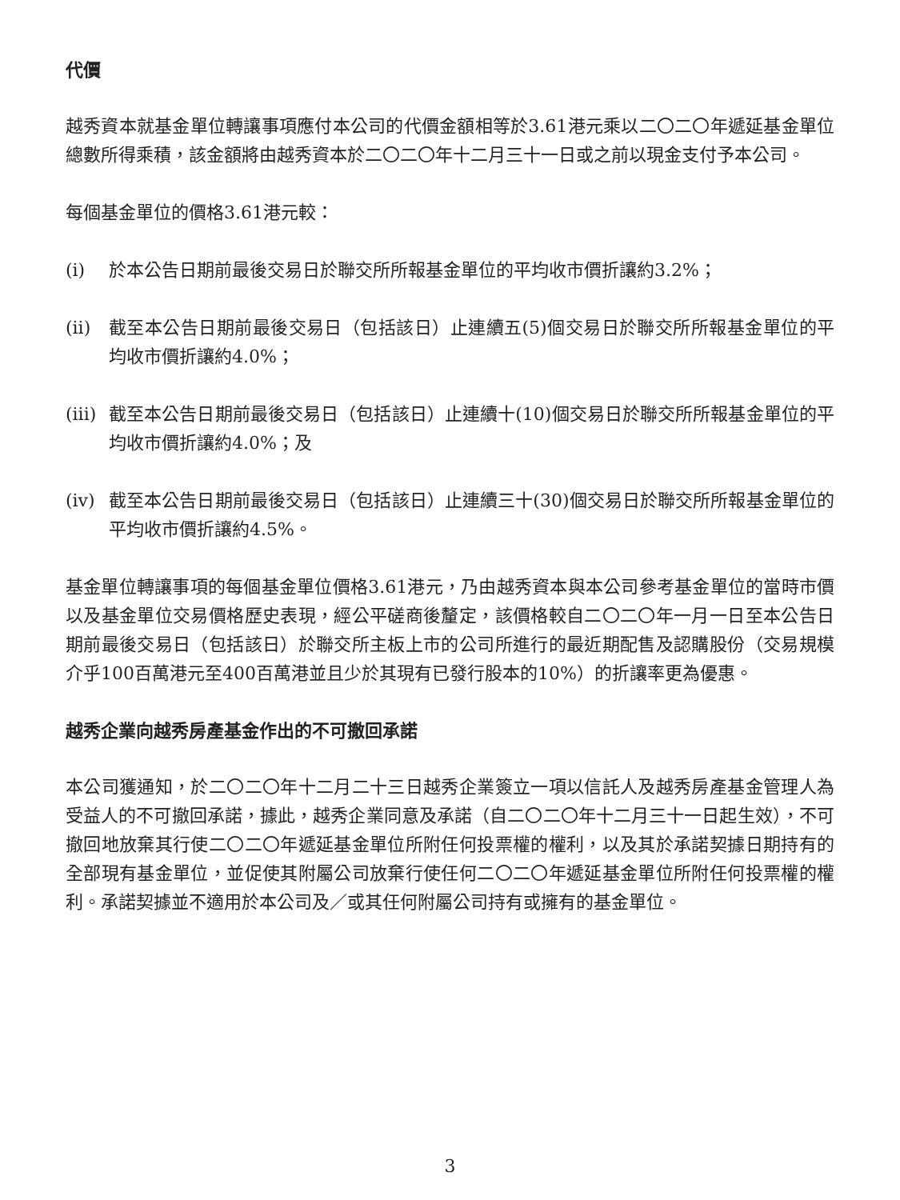代價
越秀資本就基金單位轉讓事項應付本公司的代價金額相等於3.61港元乘以二〇二〇年遞延基金單位總數所得乘積，該金額將由越秀資本於二〇二〇年十二月三十一日或之前以現金支付予本公司。
每個基金單位的價格3.61港元較：
(i) 於本公告日期前最後交易日於聯交所所報基金單位的平均收市價折讓約3.2%；
(ii) 截至本公告日期前最後交易日（包括該日）止連續五(5)個交易日於聯交所所報基金單位的平均收市價折讓約4.0%；
(iii) 截至本公告日期前最後交易日（包括該日）止連續十(10)個交易日於聯交所所報基金單位的平均收市價折讓約4.0%；及
(iv) 截至本公告日期前最後交易日（包括該日）止連續三十(30)個交易日於聯交所所報基金單位的平均收市價折讓約4.5%。
基金單位轉讓事項的每個基金單位價格3.61港元，乃由越秀資本與本公司參考基金單位的當時市價以及基金單位交易價格歷史表現，經公平磋商後釐定，該價格較自二〇二〇年一月一日至本公告日期前最後交易日（包括該日）於聯交所主板上市的公司所進行的最近期配售及認購股份（交易規模介乎100百萬港元至400百萬港並且少於其現有已發行股本的10%）的折讓率更為優惠。
越秀企業向越秀房產基金作出的不可撤回承諾
本公司獲通知，於二〇二〇年十二月二十三日越秀企業簽立一項以信託人及越秀房產基金管理人為受益人的不可撤回承諾，據此，越秀企業同意及承諾（自二〇二〇年十二月三十一日起生效），不可撤回地放棄其行使二〇二〇年遞延基金單位所附任何投票權的權利，以及其於承諾契據日期持有的全部現有基金單位，並促使其附屬公司放棄行使任何二〇二〇年遞延基金單位所附任何投票權的權利。承諾契據並不適用於本公司及／或其任何附屬公司持有或擁有的基金單位。
3